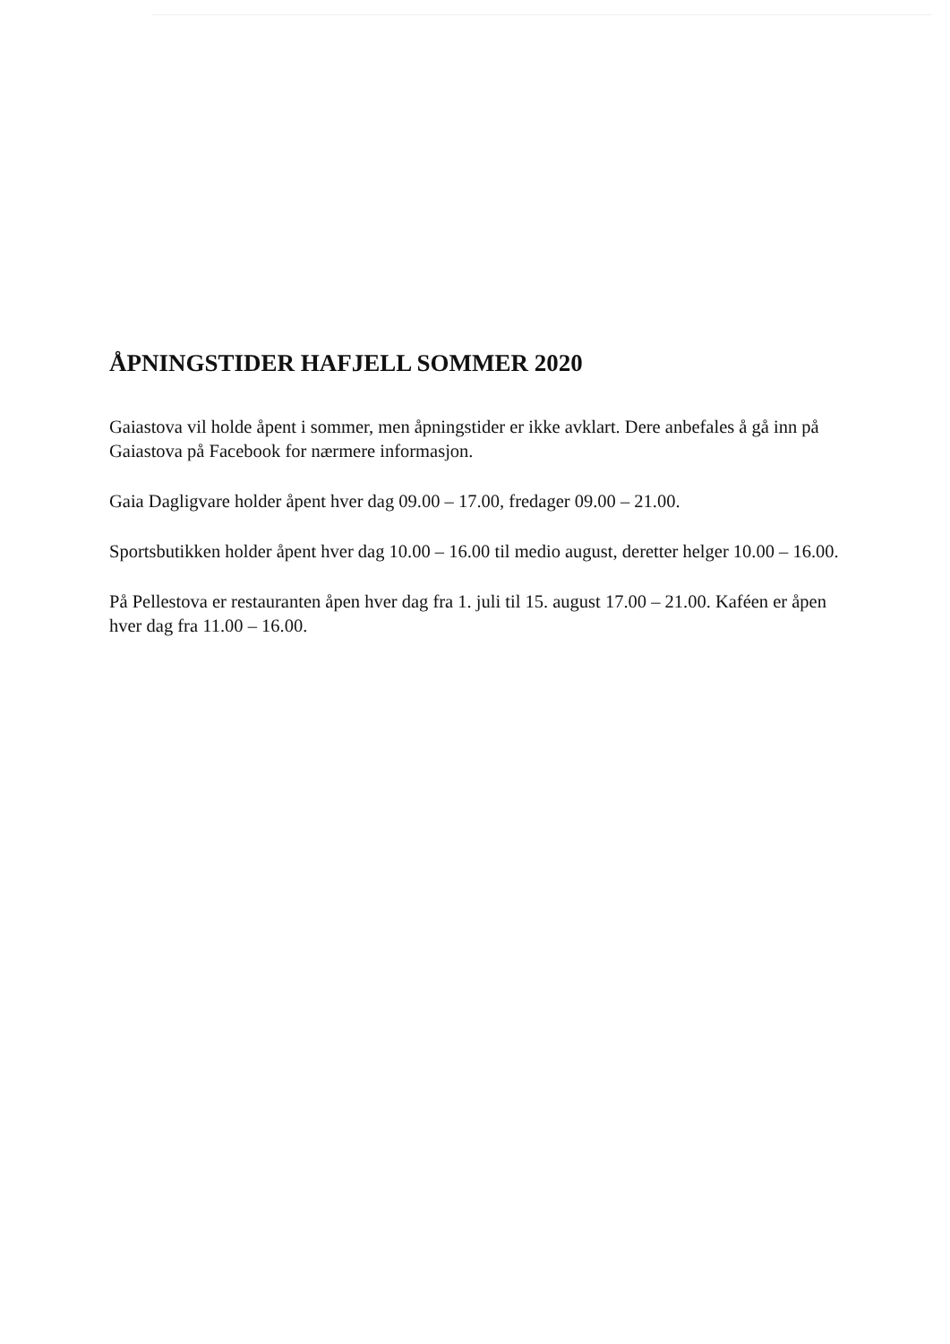ÅPNINGSTIDER HAFJELL SOMMER 2020
Gaiastova vil holde åpent i sommer, men åpningstider er ikke avklart. Dere anbefales å gå inn på Gaiastova på Facebook for nærmere informasjon.
Gaia Dagligvare holder åpent hver dag 09.00 – 17.00, fredager 09.00 – 21.00.
Sportsbutikken holder åpent hver dag 10.00 – 16.00 til medio august, deretter helger 10.00 – 16.00.
På Pellestova er restauranten åpen hver dag fra 1. juli til 15. august 17.00 – 21.00. Kaféen er åpen hver dag fra 11.00 – 16.00.